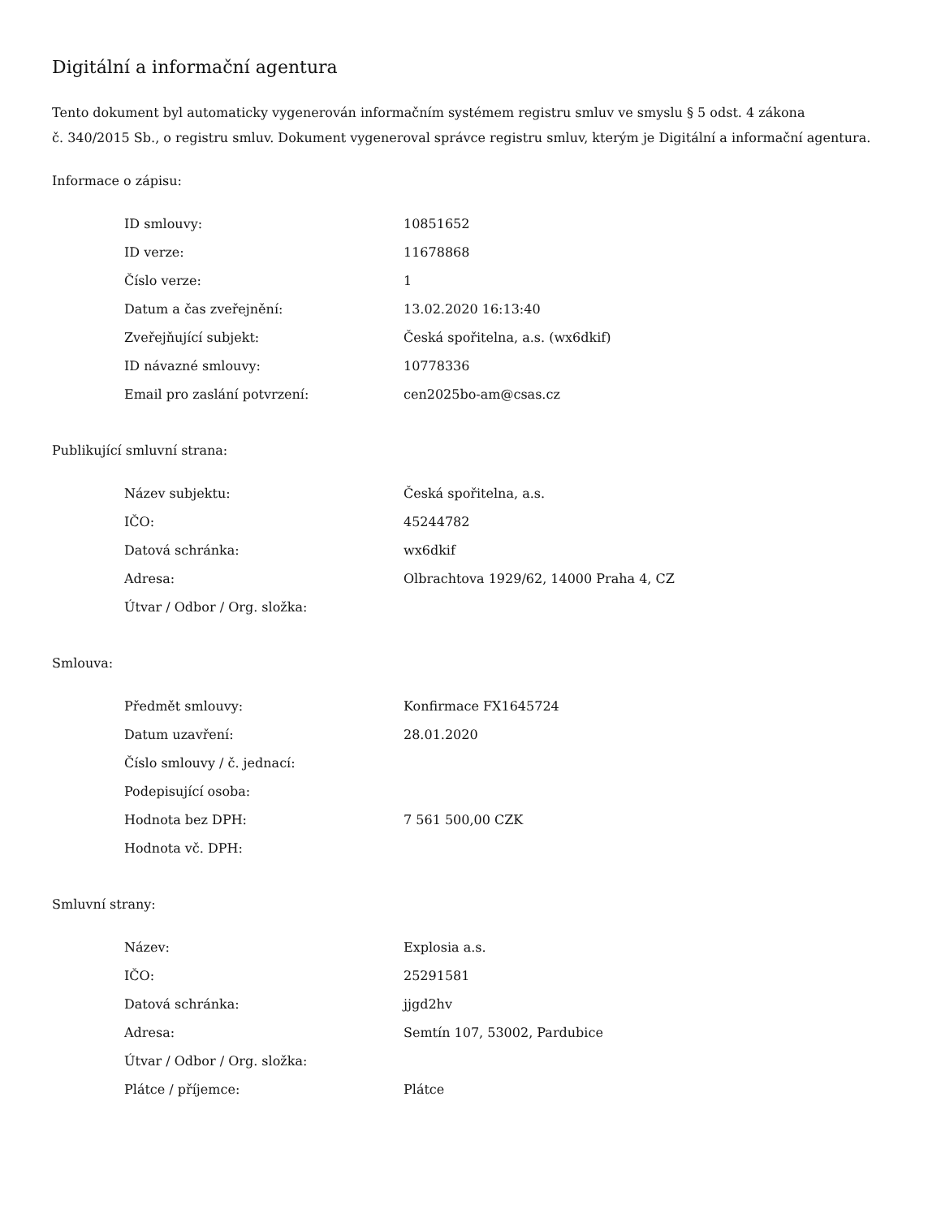Digitální a informační agentura
Tento dokument byl automaticky vygenerován informačním systémem registru smluv ve smyslu § 5 odst. 4 zákona
č. 340/2015 Sb., o registru smluv. Dokument vygeneroval správce registru smluv, kterým je Digitální a informační agentura.
Informace o zápisu:
| ID smlouvy: | 10851652 |
| ID verze: | 11678868 |
| Číslo verze: | 1 |
| Datum a čas zveřejnění: | 13.02.2020 16:13:40 |
| Zveřejňující subjekt: | Česká spořitelna, a.s. (wx6dkif) |
| ID návazné smlouvy: | 10778336 |
| Email pro zaslání potvrzení: | cen2025bo-am@csas.cz |
Publikující smluvní strana:
| Název subjektu: | Česká spořitelna, a.s. |
| IČO: | 45244782 |
| Datová schránka: | wx6dkif |
| Adresa: | Olbrachtova 1929/62, 14000 Praha 4, CZ |
| Útvar / Odbor / Org. složka: | |
Smlouva:
| Předmět smlouvy: | Konfirmace FX1645724 |
| Datum uzavření: | 28.01.2020 |
| Číslo smlouvy / č. jednací: | |
| Podepisující osoba: | |
| Hodnota bez DPH: | 7 561 500,00 CZK |
| Hodnota vč. DPH: | |
Smluvní strany:
| Název: | Explosia a.s. |
| IČO: | 25291581 |
| Datová schránka: | jjgd2hv |
| Adresa: | Semtín 107, 53002, Pardubice |
| Útvar / Odbor / Org. složka: | |
| Plátce / příjemce: | Plátce |